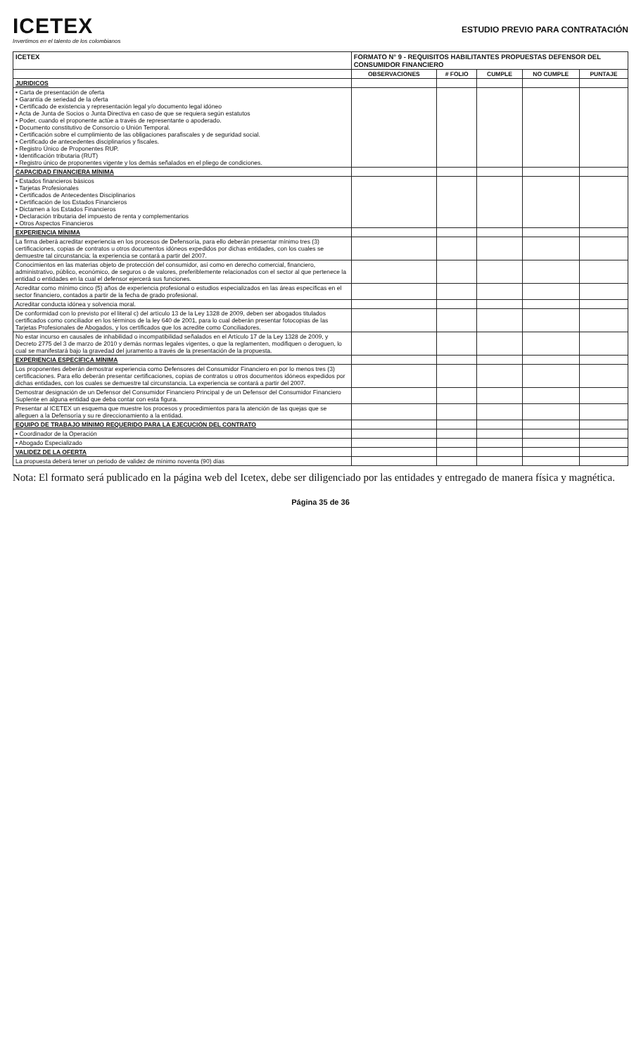ICETEX
Invertimos en el talento de los colombianos
ESTUDIO PREVIO PARA CONTRATACIÓN
| ICETEX | FORMATO N° 9 - REQUISITOS HABILITANTES PROPUESTAS DEFENSOR DEL CONSUMIDOR FINANCIERO | | | | |
| --- | --- | --- | --- | --- | --- |
| | OBSERVACIONES | # FOLIO | CUMPLE | NO CUMPLE | PUNTAJE |
| JURIDICOS | | | | | |
| • Carta de presentación de oferta • Garantía de seriedad de la oferta • Certificado de existencia y representación legal y/o documento legal idóneo • Acta de Junta de Socios o Junta Directiva en caso de que se requiera según estatutos • Poder, cuando el proponente actúe a través de representante o apoderado. • Documento constitutivo de Consorcio o Unión Temporal. • Certificación sobre el cumplimiento de las obligaciones parafiscales y de seguridad social. • Certificado de antecedentes disciplinarios y fiscales. • Registro Único de Proponentes RUP. • Identificación tributaria (RUT) • Registro único de proponentes vigente y los demás señalados en el pliego de condiciones. | | | | | |
| CAPACIDAD FINANCIERA MÍNIMA | | | | | |
| • Estados financieros básicos • Tarjetas Profesionales • Certificados de Antecedentes Disciplinarios • Certificación de los Estados Financieros • Dictamen a los Estados Financieros • Declaración tributaria del impuesto de renta y complementarios • Otros Aspectos Financieros | | | | | |
| EXPERIENCIA MÍNIMA | | | | | |
| La firma deberá acreditar experiencia en los procesos de Defensoría, para ello deberán presentar mínimo tres (3) certificaciones, copias de contratos u otros documentos idóneos expedidos por dichas entidades, con los cuales se demuestre tal circunstancia; la experiencia se contará a partir del 2007. | | | | | |
| Conocimientos en las materias objeto de protección del consumidor, así como en derecho comercial, financiero, administrativo, público, económico, de seguros o de valores, preferiblemente relacionados con el sector al que pertenece la entidad o entidades en la cual el defensor ejercerá sus funciones. | | | | | |
| Acreditar como mínimo cinco (5) años de experiencia profesional o estudios especializados en las áreas específicas en el sector financiero, contados a partir de la fecha de grado profesional. | | | | | |
| Acreditar conducta idónea y solvencia moral. | | | | | |
| De conformidad con lo previsto por el literal c) del artículo 13 de la Ley 1328 de 2009, deben ser abogados titulados certificados como conciliador en los términos de la ley 640 de 2001, para lo cual deberán presentar fotocopias de las Tarjetas Profesionales de Abogados, y los certificados que los acredite como Conciliadores. | | | | | |
| No estar incurso en causales de inhabilidad o incompatibilidad señalados en el Artículo 17 de la Ley 1328 de 2009, y Decreto 2775 del 3 de marzo de 2010 y demás normas legales vigentes, o que la reglamenten, modifiquen o deroguen, lo cual se manifestará bajo la gravedad del juramento a través de la presentación de la propuesta. | | | | | |
| EXPERIENCIA ESPECÍFICA MÍNIMA | | | | | |
| Los proponentes deberán demostrar experiencia como Defensores del Consumidor Financiero en por lo menos tres (3) certificaciones. Para ello deberán presentar certificaciones, copias de contratos u otros documentos idóneos expedidos por dichas entidades, con los cuales se demuestre tal circunstancia. La experiencia se contará a partir del 2007. | | | | | |
| Demostrar designación de un Defensor del Consumidor Financiero Principal y de un Defensor del Consumidor Financiero Suplente en alguna entidad que deba contar con esta figura. | | | | | |
| Presentar al ICETEX un esquema que muestre los procesos y procedimientos para la atención de las quejas que se alleguen a la Defensoría y su re direccionamiento a la entidad. | | | | | |
| EQUIPO DE TRABAJO MÍNIMO REQUERIDO PARA LA EJECUCIÓN DEL CONTRATO | | | | | |
| • Coordinador de la Operación | | | | | |
| • Abogado Especializado | | | | | |
| VALIDEZ DE LA OFERTA | | | | | |
| La propuesta deberá tener un periodo de validez de mínimo noventa (90) días | | | | | |
Nota: El formato será publicado en la página web del Icetex, debe ser diligenciado por las entidades y entregado de manera física y magnética.
Página 35 de 36